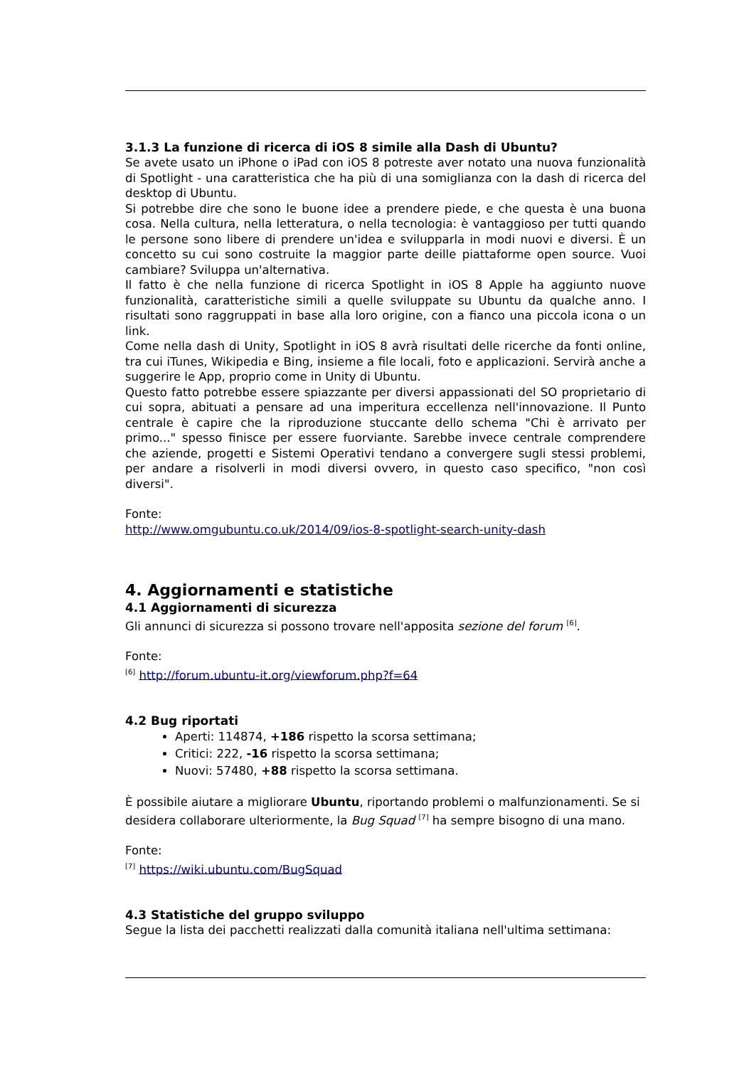3.1.3 La funzione di ricerca di iOS 8 simile alla Dash di Ubuntu?
Se avete usato un iPhone o iPad con iOS 8 potreste aver notato una nuova funzionalità di Spotlight - una caratteristica che ha più di una somiglianza con la dash di ricerca del desktop di Ubuntu.
Si potrebbe dire che sono le buone idee a prendere piede, e che questa è una buona cosa. Nella cultura, nella letteratura, o nella tecnologia: è vantaggioso per tutti quando le persone sono libere di prendere un'idea e svilupparla in modi nuovi e diversi. È un concetto su cui sono costruite la maggior parte deille piattaforme open source. Vuoi cambiare? Sviluppa un'alternativa.
Il fatto è che nella funzione di ricerca Spotlight in iOS 8 Apple ha aggiunto nuove funzionalità, caratteristiche simili a quelle sviluppate su Ubuntu da qualche anno. I risultati sono raggruppati in base alla loro origine, con a fianco una piccola icona o un link.
Come nella dash di Unity, Spotlight in iOS 8 avrà risultati delle ricerche da fonti online, tra cui iTunes, Wikipedia e Bing, insieme a file locali, foto e applicazioni. Servirà anche a suggerire le App, proprio come in Unity di Ubuntu.
Questo fatto potrebbe essere spiazzante per diversi appassionati del SO proprietario di cui sopra, abituati a pensare ad una imperitura eccellenza nell'innovazione. Il Punto centrale è capire che la riproduzione stuccante dello schema "Chi è arrivato per primo..." spesso finisce per essere fuorviante. Sarebbe invece centrale comprendere che aziende, progetti e Sistemi Operativi tendano a convergere sugli stessi problemi, per andare a risolverli in modi diversi ovvero, in questo caso specifico, "non così diversi".
Fonte:
http://www.omgubuntu.co.uk/2014/09/ios-8-spotlight-search-unity-dash
4. Aggiornamenti e statistiche
4.1 Aggiornamenti di sicurezza
Gli annunci di sicurezza si possono trovare nell'apposita sezione del forum <sup>[6]</sup>.
Fonte:
<sup>[6]</sup> http://forum.ubuntu-it.org/viewforum.php?f=64
4.2 Bug riportati
Aperti: 114874, +186 rispetto la scorsa settimana;
Critici: 222, -16 rispetto la scorsa settimana;
Nuovi: 57480, +88 rispetto la scorsa settimana.
È possibile aiutare a migliorare Ubuntu, riportando problemi o malfunzionamenti. Se si desidera collaborare ulteriormente, la Bug Squad <sup>[7]</sup> ha sempre bisogno di una mano.
Fonte:
<sup>[7]</sup> https://wiki.ubuntu.com/BugSquad
4.3 Statistiche del gruppo sviluppo
Segue la lista dei pacchetti realizzati dalla comunità italiana nell'ultima settimana: